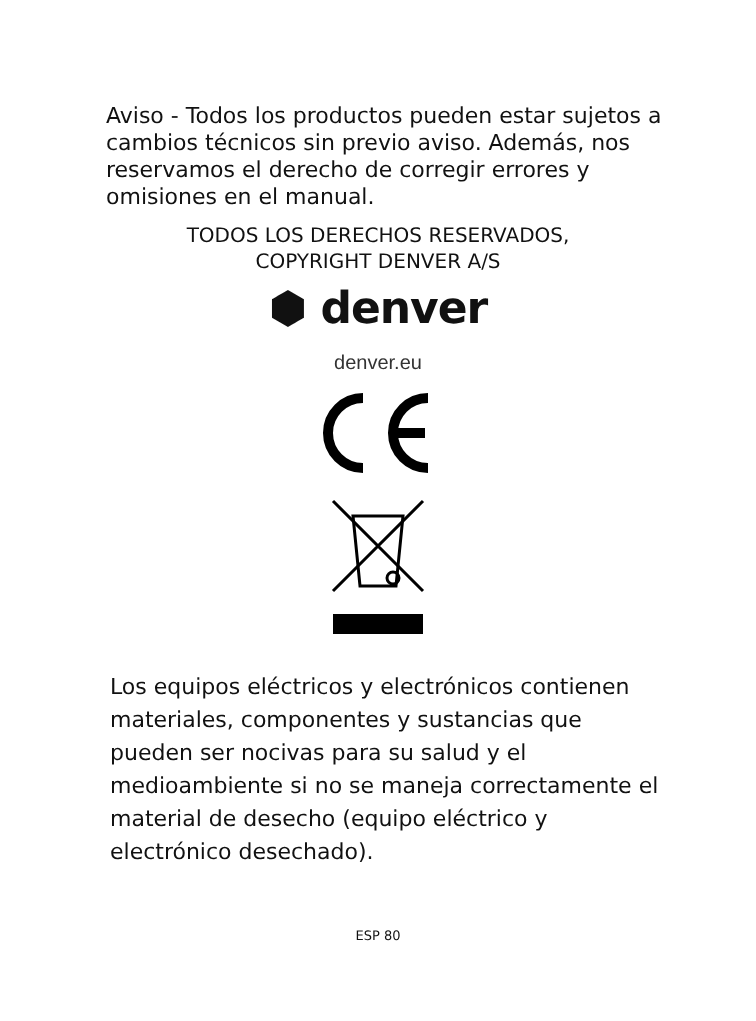Aviso - Todos los productos pueden estar sujetos a cambios técnicos sin previo aviso. Además, nos reservamos el derecho de corregir errores y omisiones en el manual.
TODOS LOS DERECHOS RESERVADOS,
COPYRIGHT DENVER A/S
⬢ denver
denver.eu
Los equipos eléctricos y electrónicos contienen materiales, componentes y sustancias que pueden ser nocivas para su salud y el medioambiente si no se maneja correctamente el material de desecho (equipo eléctrico y electrónico desechado).
ESP 80